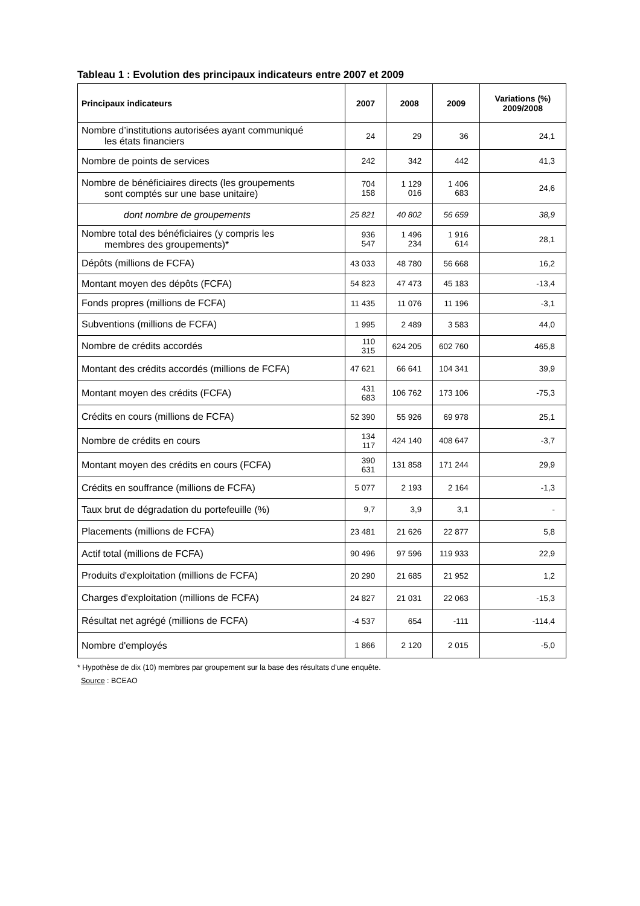Tableau 1 : Evolution des principaux indicateurs entre 2007 et 2009
| Principaux indicateurs | 2007 | 2008 | 2009 | Variations (%) 2009/2008 |
| --- | --- | --- | --- | --- |
| Nombre d’institutions autorisées ayant communiqué les états financiers | 24 | 29 | 36 | 24,1 |
| Nombre de points de services | 242 | 342 | 442 | 41,3 |
| Nombre de bénéficiaires directs (les groupements sont comptés sur une base unitaire) | 704 158 | 1 129 016 | 1 406 683 | 24,6 |
| dont nombre de groupements | 25 821 | 40 802 | 56 659 | 38,9 |
| Nombre total des bénéficiaires (y compris les membres des groupements)* | 936 547 | 1 496 234 | 1 916 614 | 28,1 |
| Dépôts (millions de FCFA) | 43 033 | 48 780 | 56 668 | 16,2 |
| Montant moyen des dépôts (FCFA) | 54 823 | 47 473 | 45 183 | -13,4 |
| Fonds propres (millions de FCFA) | 11 435 | 11 076 | 11 196 | -3,1 |
| Subventions (millions de FCFA) | 1 995 | 2 489 | 3 583 | 44,0 |
| Nombre de crédits accordés | 110 315 | 624 205 | 602 760 | 465,8 |
| Montant des crédits accordés (millions de FCFA) | 47 621 | 66 641 | 104 341 | 39,9 |
| Montant moyen des crédits (FCFA) | 431 683 | 106 762 | 173 106 | -75,3 |
| Crédits en cours (millions de FCFA) | 52 390 | 55 926 | 69 978 | 25,1 |
| Nombre de crédits en cours | 134 117 | 424 140 | 408 647 | -3,7 |
| Montant moyen des crédits en cours (FCFA) | 390 631 | 131 858 | 171 244 | 29,9 |
| Crédits en souffrance (millions de FCFA) | 5 077 | 2 193 | 2 164 | -1,3 |
| Taux brut de dégradation du portefeuille (%) | 9,7 | 3,9 | 3,1 | - |
| Placements (millions de FCFA) | 23 481 | 21 626 | 22 877 | 5,8 |
| Actif total (millions de FCFA) | 90 496 | 97 596 | 119 933 | 22,9 |
| Produits d'exploitation (millions de FCFA) | 20 290 | 21 685 | 21 952 | 1,2 |
| Charges d'exploitation (millions de FCFA) | 24 827 | 21 031 | 22 063 | -15,3 |
| Résultat net agrégé (millions de FCFA) | -4 537 | 654 | -111 | -114,4 |
| Nombre d'employés | 1 866 | 2 120 | 2 015 | -5,0 |
* Hypothèse de dix (10) membres par groupement sur la base des résultats d'une enquête.
Source : BCEAO